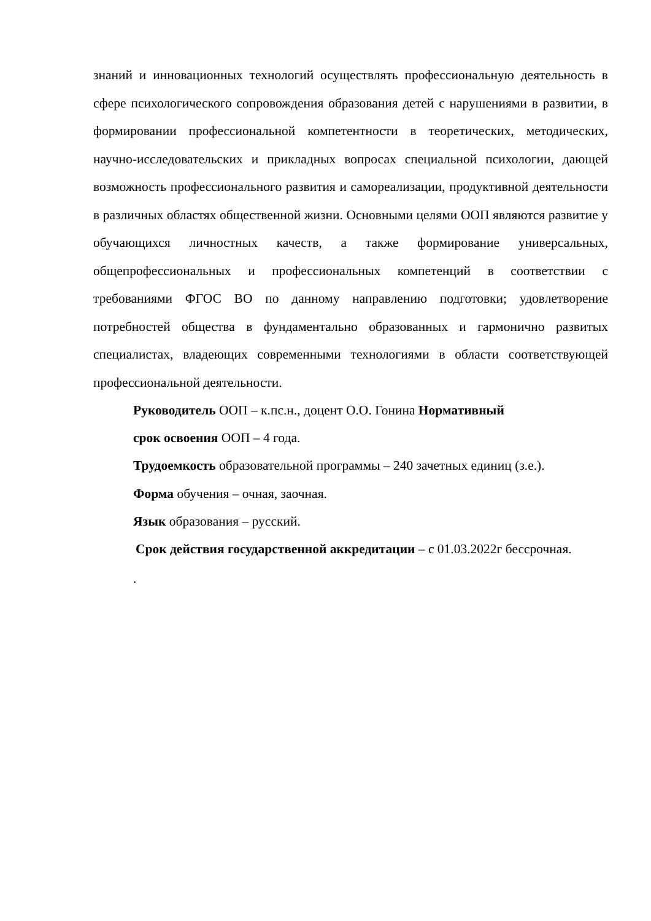знаний и инновационных технологий осуществлять профессиональную деятельность в сфере психологического сопровождения образования детей с нарушениями в развитии, в формировании профессиональной компетентности в теоретических, методических, научно-исследовательских и прикладных вопросах специальной психологии, дающей возможность профессионального развития и самореализации, продуктивной деятельности в различных областях общественной жизни. Основными целями ООП являются развитие у обучающихся личностных качеств, а также формирование универсальных, общепрофессиональных и профессиональных компетенций в соответствии с требованиями ФГОС ВО по данному направлению подготовки; удовлетворение потребностей общества в фундаментально образованных и гармонично развитых специалистах, владеющих современными технологиями в области соответствующей профессиональной деятельности.
Руководитель ООП – к.пс.н., доцент О.О. Гонина Нормативный
срок освоения ООП – 4 года.
Трудоемкость образовательной программы – 240 зачетных единиц (з.е.).
Форма обучения – очная, заочная.
Язык образования – русский.
Срок действия государственной аккредитации – с 01.03.2022г бессрочная.
.